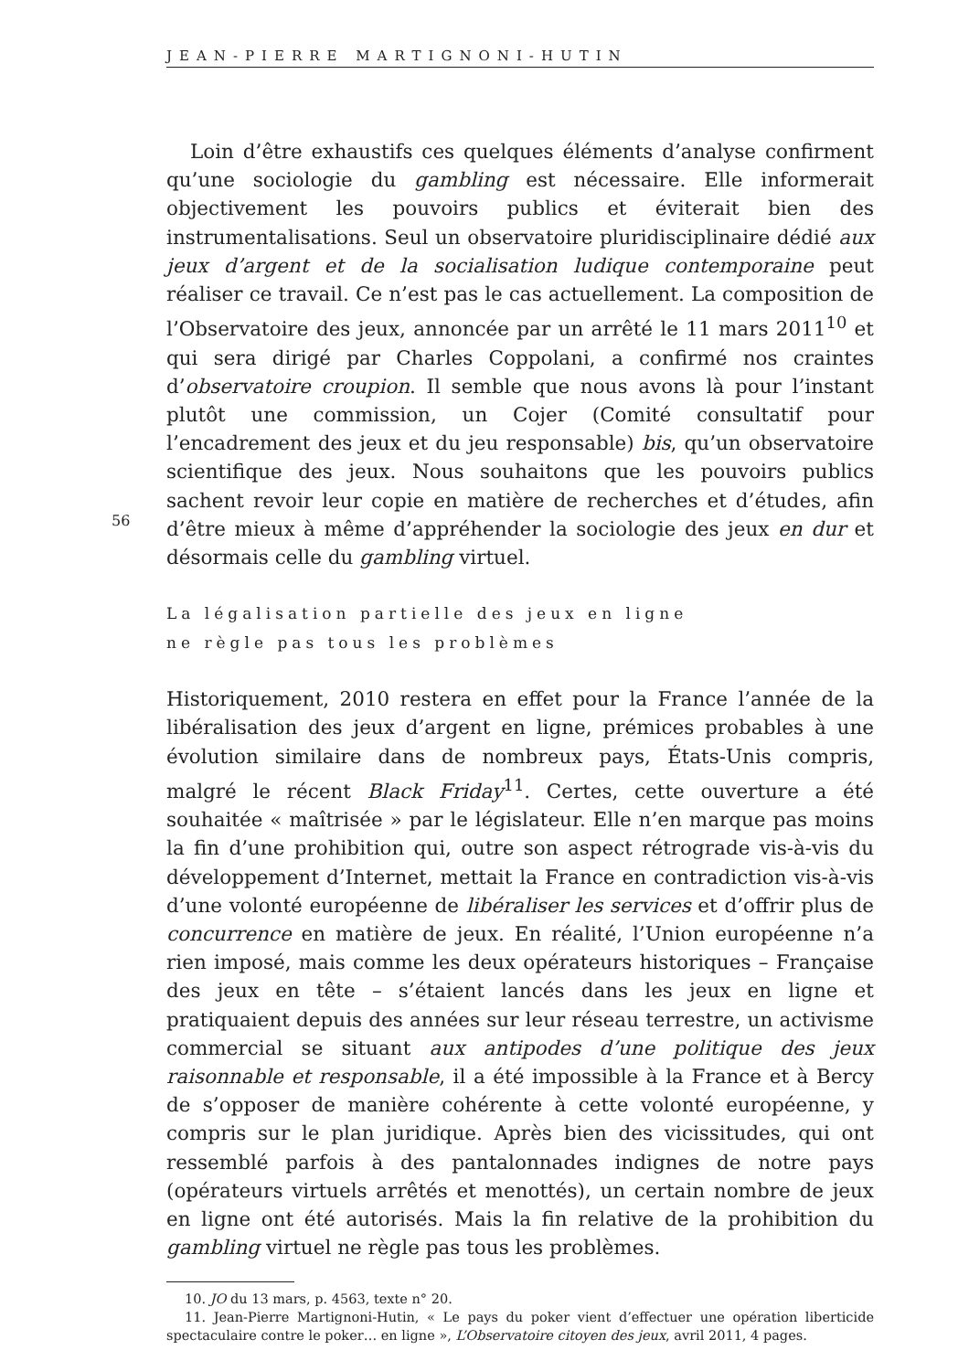JEAN-PIERRE MARTIGNONI-HUTIN
Loin d’être exhaustifs ces quelques éléments d’analyse confirment qu’une sociologie du gambling est nécessaire. Elle informerait objectivement les pouvoirs publics et éviterait bien des instrumentalisations. Seul un observatoire pluridisciplinaire dédié aux jeux d’argent et de la socialisation ludique contemporaine peut réaliser ce travail. Ce n’est pas le cas actuellement. La composition de l’Observatoire des jeux, annoncée par un arrêté le 11 mars 2011<sup>10</sup> et qui sera dirigé par Charles Coppolani, a confirmé nos craintes d’observatoire croupion. Il semble que nous avons là pour l’instant plutôt une commission, un Cojer (Comité consultatif pour l’encadrement des jeux et du jeu responsable) bis, qu’un observatoire scientifique des jeux. Nous souhaitons que les pouvoirs publics sachent revoir leur copie en matière de recherches et d’études, afin d’être mieux à même d’appréhender la sociologie des jeux en dur et désormais celle du gambling virtuel.
La légalisation partielle des jeux en ligne
ne règle pas tous les problèmes
Historiquement, 2010 restera en effet pour la France l’année de la libéralisation des jeux d’argent en ligne, prémices probables à une évolution similaire dans de nombreux pays, États-Unis compris, malgré le récent Black Friday<sup>11</sup>. Certes, cette ouverture a été souhaitée « maîtrisée » par le législateur. Elle n’en marque pas moins la fin d’une prohibition qui, outre son aspect rétrograde vis-à-vis du développement d’Internet, mettait la France en contradiction vis-à-vis d’une volonté européenne de libéraliser les services et d’offrir plus de concurrence en matière de jeux. En réalité, l’Union européenne n’a rien imposé, mais comme les deux opérateurs historiques – Française des jeux en tête – s’étaient lancés dans les jeux en ligne et pratiquaient depuis des années sur leur réseau terrestre, un activisme commercial se situant aux antipodes d’une politique des jeux raisonnable et responsable, il a été impossible à la France et à Bercy de s’opposer de manière cohérente à cette volonté européenne, y compris sur le plan juridique. Après bien des vicissitudes, qui ont ressemblé parfois à des pantalonnades indignes de notre pays (opérateurs virtuels arrêtés et menottés), un certain nombre de jeux en ligne ont été autorisés. Mais la fin relative de la prohibition du gambling virtuel ne règle pas tous les problèmes.
10. JO du 13 mars, p. 4563, texte n° 20.
11. Jean-Pierre Martignoni-Hutin, « Le pays du poker vient d’effectuer une opération liberticide spectaculaire contre le poker… en ligne », L’Observatoire citoyen des jeux, avril 2011, 4 pages.
56